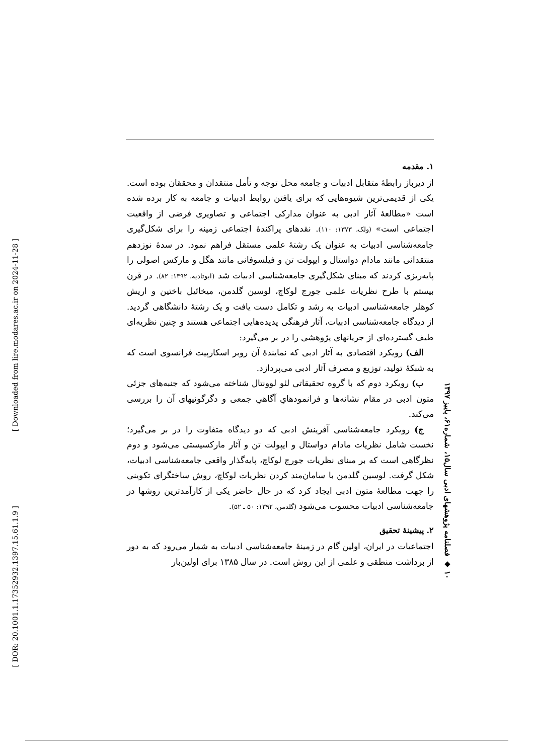[ Downloaded from lire.modares.ac.ir on 2024-11-28 ]
[ DOR: 20.1001.1.17352932.1397.15.61.1.9 ]
۱۰ ◆ فصلنامه پژوهشهای ادبی سال۱۵، شماره۶۱، پاییز ۱۳۹۷
۱. مقدمه
از دیرباز رابطهٔ متقابل ادبیات و جامعه محل توجه و تأمل منتقدان و محققان بوده است. یکی از قدیمی‌ترین شیوه‌هایی که برای یافتن روابط ادبیات و جامعه به کار برده شده است «مطالعهٔ آثار ادبی به عنوان مدارکی اجتماعی و تصاویری فرضی از واقعیت اجتماعی است» (ولک، ۱۳۷۳: ۱۱۰). نقدهای پراکندهٔ اجتماعی زمینه را برای شکل‌گیری جامعه‌شناسی ادبیات به عنوان یک رشتهٔ علمی مستقل فراهم نمود. در سدهٔ نوزدهم منتقدانی مانند مادام دواستال و ایپولت تن و فیلسوفانی مانند هگل و مارکس اصولی را پایه‌ریزی کردند که مبنای شکل‌گیری جامعه‌شناسی ادبیات شد (ایوتادیه، ۱۳۹۲: ۸۲). در قرن بیستم با طرح نظریات علمی جورج لوکاچ، لوسین گلدمن، میخائیل باختین و اریش کوهلر جامعه‌شناسی ادبیات به رشد و تکامل دست یافت و یک رشتهٔ دانشگاهی گردید. از دیدگاه جامعه‌شناسی ادبیات، آثار فرهنگی پدیده‌هایی اجتماعی هستند و چنین نظریه‌ای طیف گسترده‌ای از جریانهای پژوهشی را در بر می‌گیرد:
الف) رویکرد اقتصادی به آثار ادبی که نمایندهٔ آن روبر اسکارپیت فرانسوی است که به شبکهٔ تولید، توزیع و مصرف آثار ادبی می‌پردازد.
ب) رویکرد دوم که با گروه تحقیقاتی لئو لوونتال شناخته می‌شود که جنبه‌های جزئی متون ادبی در مقام نشانه‌ها و فرانمودهایِ آگاهیِ جمعی و دگرگونیهای آن را بررسی می‌کند.
ج) رویکرد جامعه‌شناسی آفرینش ادبی که دو دیدگاه متفاوت را در بر می‌گیرد؛ نخست شامل نظریات مادام دواستال و ایپولت تن و آثار مارکسیستی می‌شود و دوم نظرگاهی است که بر مبنای نظریات جورج لوکاچ، پایه‌گذار واقعی جامعه‌شناسی ادبیات، شکل گرفت. لوسین گلدمن با سامان‌مند کردن نظریات لوکاچ، روش ساختگرای تکوینی را جهت مطالعهٔ متون ادبی ایجاد کرد که در حال حاضر یکی از کارآمدترین روشها در جامعه‌شناسی ادبیات محسوب می‌شود (گلدمن، ۱۳۹۲: ۵۰ ـ ۵۲).
۲. پیشینهٔ تحقیق
اجتماعیات در ایران، اولین گام در زمینهٔ جامعه‌شناسی ادبیات به شمار می‌رود که به دور از برداشت منطقی و علمی از این روش است. در سال ۱۳۸۵ برای اولین‌بار